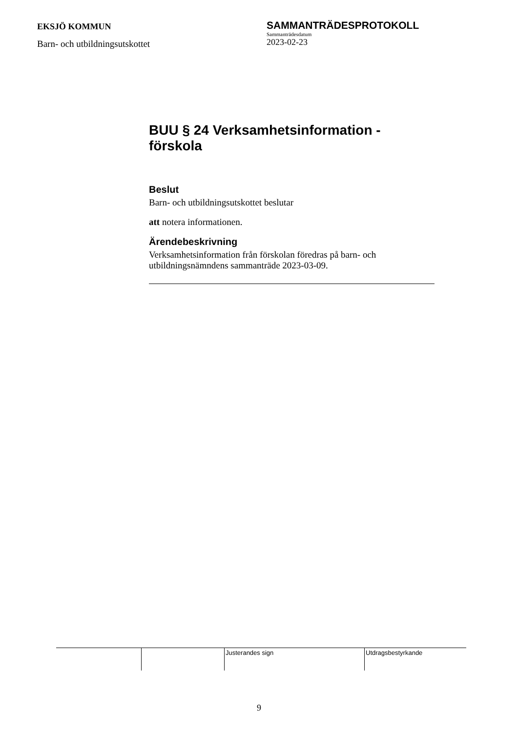EKSJÖ KOMMUN
Barn- och utbildningsutskottet
SAMMANTRÄDESPROTOKOLL
Sammanträdesdatum
2023-02-23
BUU § 24 Verksamhetsinformation - förskola
Beslut
Barn- och utbildningsutskottet beslutar
att notera informationen.
Ärendebeskrivning
Verksamhetsinformation från förskolan föredras på barn- och utbildningsnämndens sammanträde 2023-03-09.
| | | Justerandes sign | Utdragsbestyrkande |
9